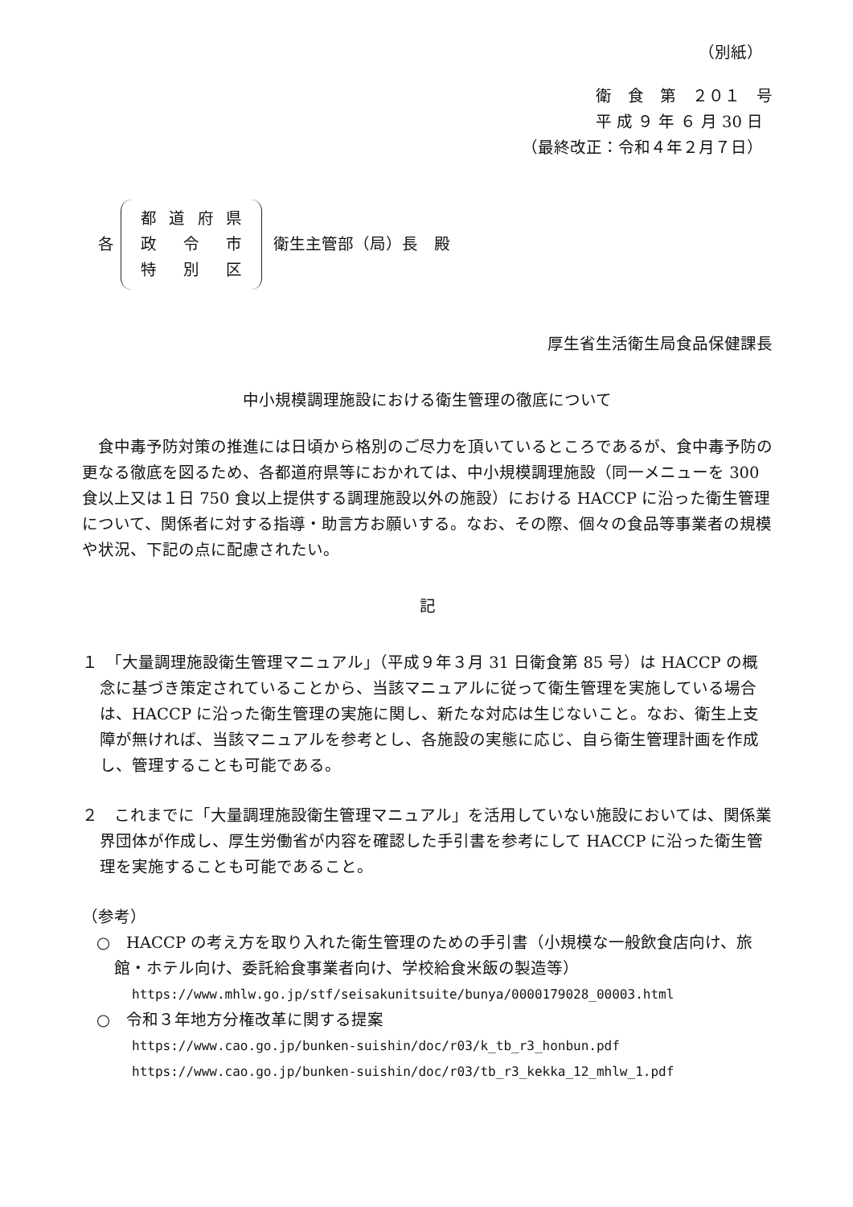（別紙）
衛　食　第　２０１　号
平 成 ９ 年 ６ 月 30 日
（最終改正：令和４年２月７日）
各
都道府県
政 令 市
特 別 区
衛生主管部（局）長　殿
厚生省生活衛生局食品保健課長
中小規模調理施設における衛生管理の徹底について
食中毒予防対策の推進には日頃から格別のご尽力を頂いているところであるが、食中毒予防の更なる徹底を図るため、各都道府県等におかれては、中小規模調理施設（同一メニューを 300 食以上又は１日 750 食以上提供する調理施設以外の施設）における HACCP に沿った衛生管理について、関係者に対する指導・助言方お願いする。なお、その際、個々の食品等事業者の規模や状況、下記の点に配慮されたい。
記
１　「大量調理施設衛生管理マニュアル」（平成９年３月 31 日衛食第 85 号）は HACCP の概念に基づき策定されていることから、当該マニュアルに従って衛生管理を実施している場合は、HACCP に沿った衛生管理の実施に関し、新たな対応は生じないこと。なお、衛生上支障が無ければ、当該マニュアルを参考とし、各施設の実態に応じ、自ら衛生管理計画を作成し、管理することも可能である。
２　これまでに「大量調理施設衛生管理マニュアル」を活用していない施設においては、関係業界団体が作成し、厚生労働省が内容を確認した手引書を参考にして HACCP に沿った衛生管理を実施することも可能であること。
（参考）
○　HACCP の考え方を取り入れた衛生管理のための手引書（小規模な一般飲食店向け、旅館・ホテル向け、委託給食事業者向け、学校給食米飯の製造等）
https://www.mhlw.go.jp/stf/seisakunitsuite/bunya/0000179028_00003.html
○　令和３年地方分権改革に関する提案
https://www.cao.go.jp/bunken-suishin/doc/r03/k_tb_r3_honbun.pdf
https://www.cao.go.jp/bunken-suishin/doc/r03/tb_r3_kekka_12_mhlw_1.pdf